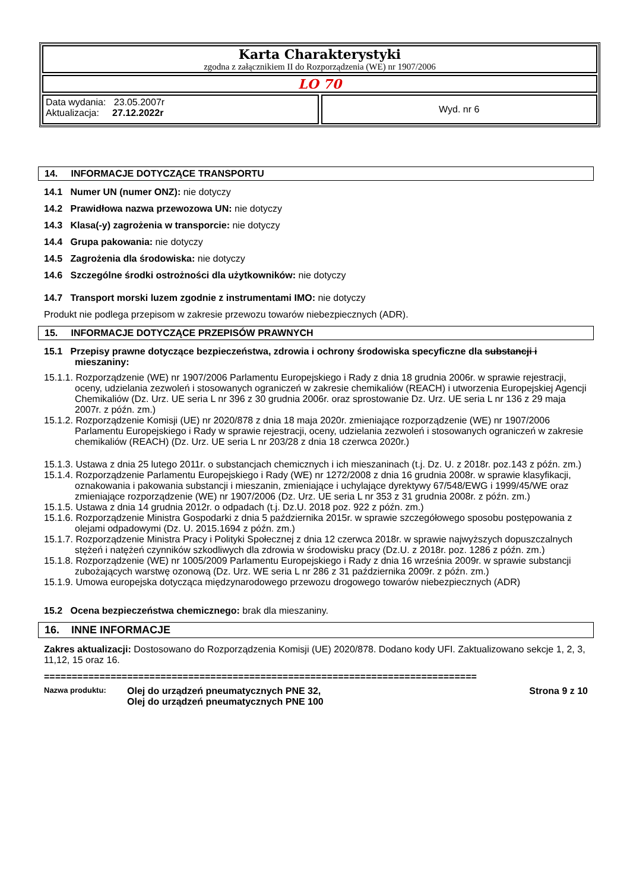Karta Charakterystyki
zgodna z załącznikiem II do Rozporządzenia (WE) nr 1907/2006
LO 70
Data wydania: 23.05.2007r
Aktualizacja: 27.12.2022r
Wyd. nr 6
14. INFORMACJE DOTYCZĄCE TRANSPORTU
14.1 Numer UN (numer ONZ): nie dotyczy
14.2 Prawidłowa nazwa przewozowa UN: nie dotyczy
14.3 Klasa(-y) zagrożenia w transporcie: nie dotyczy
14.4 Grupa pakowania: nie dotyczy
14.5 Zagrożenia dla środowiska: nie dotyczy
14.6 Szczególne środki ostrożności dla użytkowników: nie dotyczy
14.7 Transport morski luzem zgodnie z instrumentami IMO: nie dotyczy
Produkt nie podlega przepisom w zakresie przewozu towarów niebezpiecznych (ADR).
15. INFORMACJE DOTYCZĄCE PRZEPISÓW PRAWNYCH
15.1 Przepisy prawne dotyczące bezpieczeństwa, zdrowia i ochrony środowiska specyficzne dla substancji i mieszaniny:
15.1.1. Rozporządzenie (WE) nr 1907/2006 Parlamentu Europejskiego i Rady z dnia 18 grudnia 2006r. w sprawie rejestracji, oceny, udzielania zezwoleń i stosowanych ograniczeń w zakresie chemikaliów (REACH) i utworzenia Europejskiej Agencji Chemikaliów (Dz. Urz. UE seria L nr 396 z 30 grudnia 2006r. oraz sprostowanie Dz. Urz. UE seria L nr 136 z 29 maja 2007r. z późn. zm.)
15.1.2. Rozporządzenie Komisji (UE) nr 2020/878 z dnia 18 maja 2020r. zmieniające rozporządzenie (WE) nr 1907/2006 Parlamentu Europejskiego i Rady w sprawie rejestracji, oceny, udzielania zezwoleń i stosowanych ograniczeń w zakresie chemikaliów (REACH) (Dz. Urz. UE seria L nr 203/28 z dnia 18 czerwca 2020r.)
15.1.3. Ustawa z dnia 25 lutego 2011r. o substancjach chemicznych i ich mieszaninach (t.j. Dz. U. z 2018r. poz.143 z późn. zm.)
15.1.4. Rozporządzenie Parlamentu Europejskiego i Rady (WE) nr 1272/2008 z dnia 16 grudnia 2008r. w sprawie klasyfikacji, oznakowania i pakowania substancji i mieszanin, zmieniające i uchylające dyrektywy 67/548/EWG i 1999/45/WE oraz zmieniające rozporządzenie (WE) nr 1907/2006 (Dz. Urz. UE seria L nr 353 z 31 grudnia 2008r. z późn. zm.)
15.1.5. Ustawa z dnia 14 grudnia 2012r. o odpadach (t.j. Dz.U. 2018 poz. 922 z późn. zm.)
15.1.6. Rozporządzenie Ministra Gospodarki z dnia 5 października 2015r. w sprawie szczegółowego sposobu postępowania z olejami odpadowymi (Dz. U. 2015.1694 z późn. zm.)
15.1.7. Rozporządzenie Ministra Pracy i Polityki Społecznej z dnia 12 czerwca 2018r. w sprawie najwyższych dopuszczalnych stężeń i natężeń czynników szkodliwych dla zdrowia w środowisku pracy (Dz.U. z 2018r. poz. 1286 z późn. zm.)
15.1.8. Rozporządzenie (WE) nr 1005/2009 Parlamentu Europejskiego i Rady z dnia 16 września 2009r. w sprawie substancji zubożających warstwę ozonową (Dz. Urz. WE seria L nr 286 z 31 października 2009r. z późn. zm.)
15.1.9. Umowa europejska dotycząca międzynarodowego przewozu drogowego towarów niebezpiecznych (ADR)
15.2 Ocena bezpieczeństwa chemicznego: brak dla mieszaniny.
16. INNE INFORMACJE
Zakres aktualizacji: Dostosowano do Rozporządzenia Komisji (UE) 2020/878. Dodano kody UFI. Zaktualizowano sekcje 1, 2, 3, 11,12, 15 oraz 16.
==============================================================================
Nazwa produktu: Olej do urządzeń pneumatycznych PNE 32,
Olej do urządzeń pneumatycznych PNE 100 Strona 9 z 10